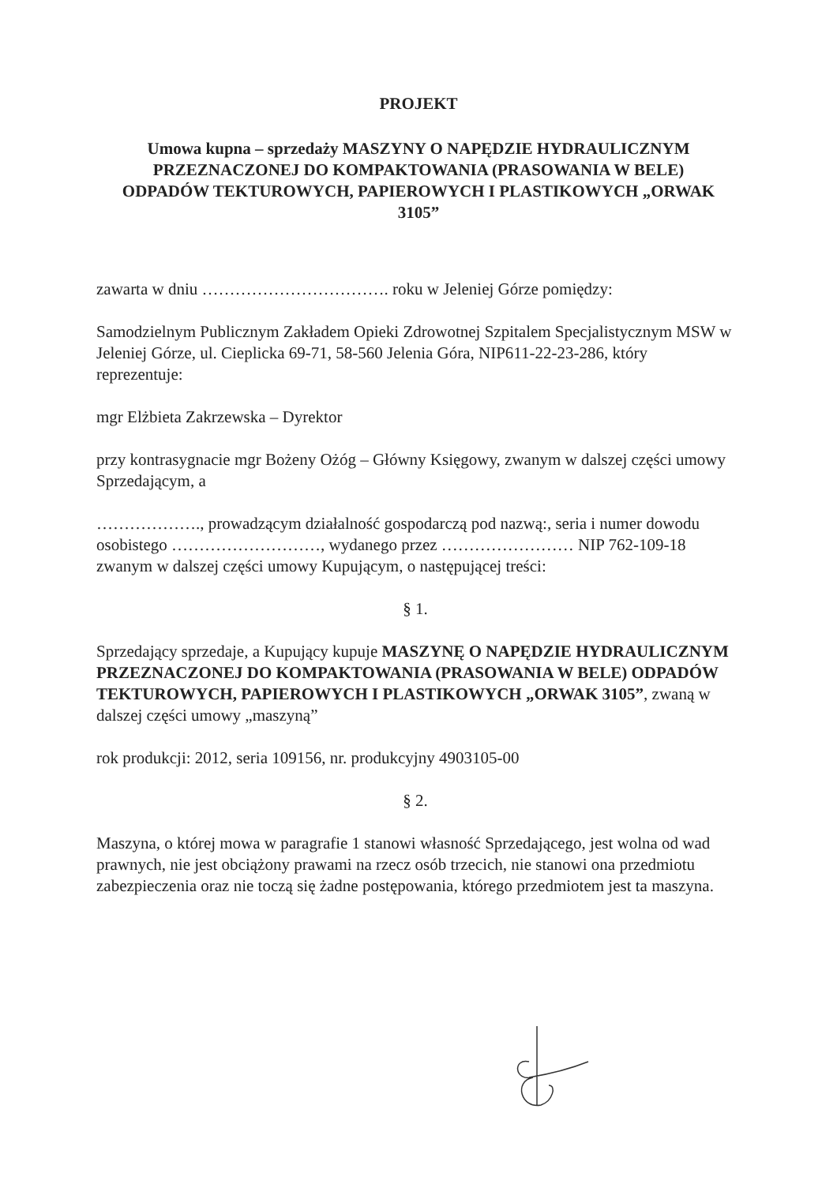PROJEKT
Umowa kupna – sprzedaży MASZYNY O NAPĘDZIE HYDRAULICZNYM PRZEZNACZONEJ DO KOMPAKTOWANIA (PRASOWANIA W BELE) ODPADÓW TEKTUROWYCH, PAPIEROWYCH I PLASTIKOWYCH „ORWAK 3105”
zawarta w dniu ……………………………. roku w Jeleniej Górze pomiędzy:
Samodzielnym Publicznym Zakładem Opieki Zdrowotnej Szpitalem Specjalistycznym MSW w Jeleniej Górze, ul. Cieplicka 69-71, 58-560 Jelenia Góra, NIP611-22-23-286, który reprezentuje:
mgr Elżbieta Zakrzewska – Dyrektor
przy kontrasygnacie mgr Bożeny Ożóg – Główny Księgowy, zwanym w dalszej części umowy Sprzedającym, a
………………., prowadzącym działalność gospodarczą pod nazwą:, seria i numer dowodu osobistego ………………………, wydanego przez …………………… NIP 762-109-18 zwanym w dalszej części umowy Kupującym, o następującej treści:
§ 1.
Sprzedający sprzedaje, a Kupujący kupuje MASZYNĘ O NAPĘDZIE HYDRAULICZNYM PRZEZNACZONEJ DO KOMPAKTOWANIA (PRASOWANIA W BELE) ODPADÓW TEKTUROWYCH, PAPIEROWYCH I PLASTIKOWYCH „ORWAK 3105”, zwaną w dalszej części umowy „maszyną”
rok produkcji: 2012, seria 109156, nr. produkcyjny 4903105-00
§ 2.
Maszyna, o której mowa w paragrafie 1 stanowi własność Sprzedającego, jest wolna od wad prawnych, nie jest obciążony prawami na rzecz osób trzecich, nie stanowi ona przedmiotu zabezpieczenia oraz nie toczą się żadne postępowania, którego przedmiotem jest ta maszyna.